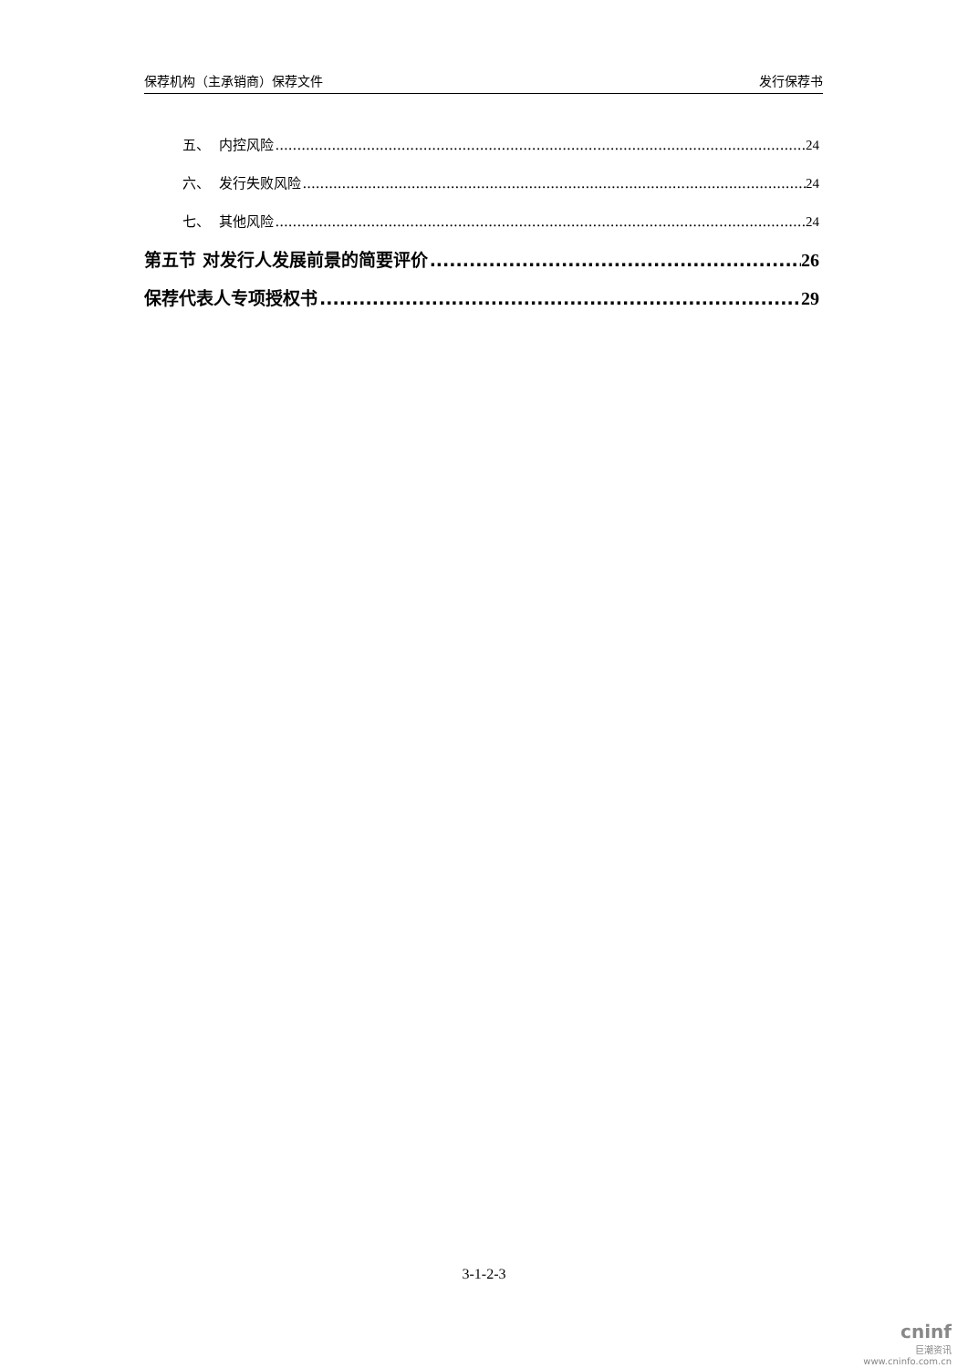保荐机构（主承销商）保荐文件 发行保荐书
五、 内控风险 24
六、 发行失败风险 24
七、 其他风险 24
第五节 对发行人发展前景的简要评价 26
保荐代表人专项授权书 29
3-1-2-3
cninf
巨潮资讯
www.cninfo.com.cn